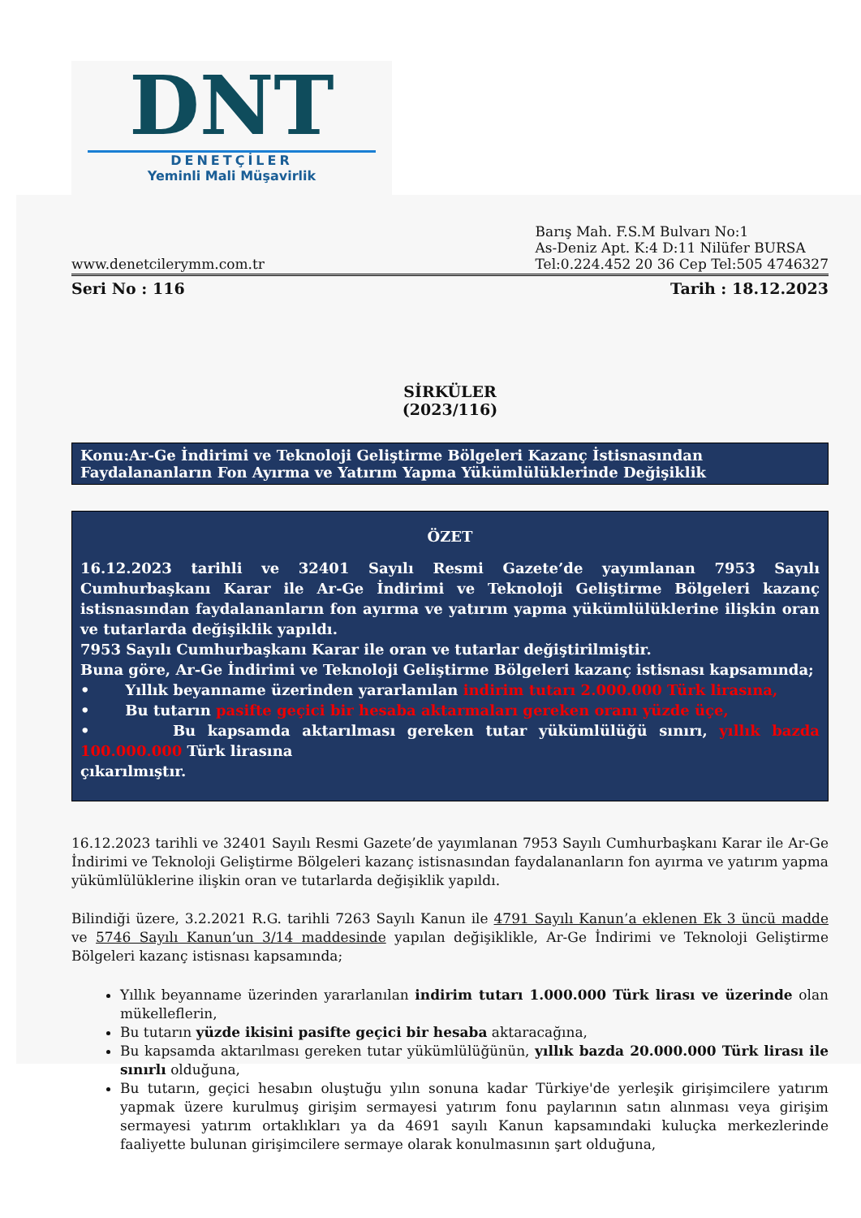DNT
DENETÇİLER
Yeminli Mali Müşavirlik
www.denetcilerymm.com.tr
Barış Mah. F.S.M Bulvarı No:1
As-Deniz Apt. K:4 D:11 Nilüfer BURSA
Tel:0.224.452 20 36 Cep Tel:505 4746327
Seri No : 116 Tarih : 18.12.2023
SİRKÜLER
(2023/116)
Konu:Ar-Ge İndirimi ve Teknoloji Geliştirme Bölgeleri Kazanç İstisnasından Faydalananların Fon Ayırma ve Yatırım Yapma Yükümlülüklerinde Değişiklik
ÖZET
16.12.2023 tarihli ve 32401 Sayılı Resmi Gazete’de yayımlanan 7953 Sayılı Cumhurbaşkanı Karar ile Ar-Ge İndirimi ve Teknoloji Geliştirme Bölgeleri kazanç istisnasından faydalananların fon ayırma ve yatırım yapma yükümlülüklerine ilişkin oran ve tutarlarda değişiklik yapıldı.
7953 Sayılı Cumhurbaşkanı Karar ile oran ve tutarlar değiştirilmiştir.
Buna göre, Ar-Ge İndirimi ve Teknoloji Geliştirme Bölgeleri kazanç istisnası kapsamında;
• Yıllık beyanname üzerinden yararlanılan indirim tutarı 2.000.000 Türk lirasına,
• Bu tutarın pasifte geçici bir hesaba aktarmaları gereken oranı yüzde üçe,
• Bu kapsamda aktarılması gereken tutar yükümlülüğü sınırı, yıllık bazda 100.000.000 Türk lirasına
çıkarılmıştır.
16.12.2023 tarihli ve 32401 Sayılı Resmi Gazete’de yayımlanan 7953 Sayılı Cumhurbaşkanı Karar ile Ar-Ge İndirimi ve Teknoloji Geliştirme Bölgeleri kazanç istisnasından faydalananların fon ayırma ve yatırım yapma yükümlülüklerine ilişkin oran ve tutarlarda değişiklik yapıldı.
Bilindiği üzere, 3.2.2021 R.G. tarihli 7263 Sayılı Kanun ile 4791 Sayılı Kanun’a eklenen Ek 3 üncü madde ve 5746 Sayılı Kanun’un 3/14 maddesinde yapılan değişiklikle, Ar-Ge İndirimi ve Teknoloji Geliştirme Bölgeleri kazanç istisnası kapsamında;
Yıllık beyanname üzerinden yararlanılan indirim tutarı 1.000.000 Türk lirası ve üzerinde olan mükelleflerin,
Bu tutarın yüzde ikisini pasifte geçici bir hesaba aktaracağına,
Bu kapsamda aktarılması gereken tutar yükümlülüğünün, yıllık bazda 20.000.000 Türk lirası ile sınırlı olduğuna,
Bu tutarın, geçici hesabın oluştuğu yılın sonuna kadar Türkiye'de yerleşik girişimcilere yatırım yapmak üzere kurulmuş girişim sermayesi yatırım fonu paylarının satın alınması veya girişim sermayesi yatırım ortaklıkları ya da 4691 sayılı Kanun kapsamındaki kuluçka merkezlerinde faaliyette bulunan girişimcilere sermaye olarak konulmasının şart olduğuna,